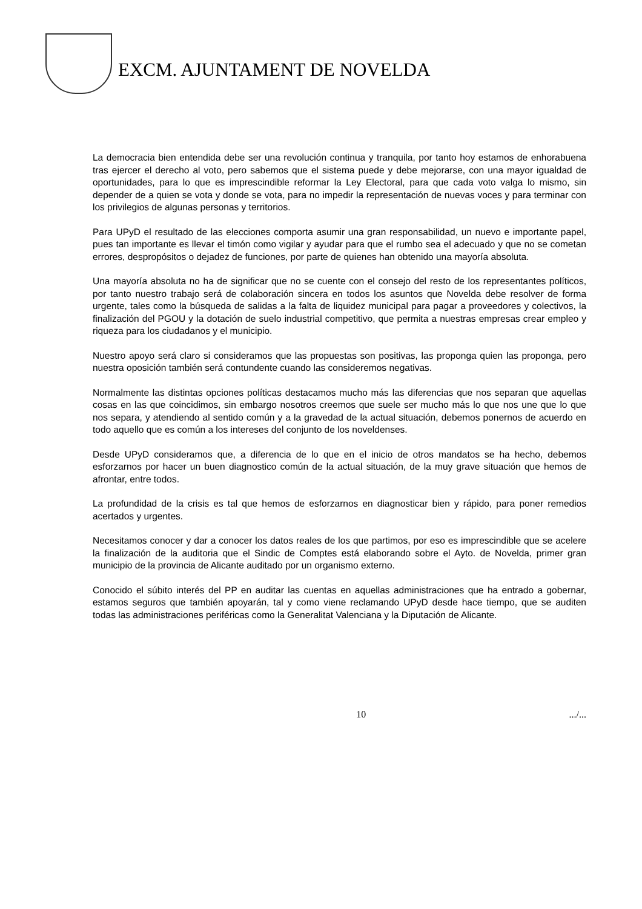EXCM. AJUNTAMENT DE NOVELDA
La democracia bien entendida debe ser una revolución continua y tranquila, por tanto hoy estamos de enhorabuena tras ejercer el derecho al voto, pero sabemos que el sistema puede y debe mejorarse, con una mayor igualdad de oportunidades, para lo que es imprescindible reformar la Ley Electoral, para que cada voto valga lo mismo, sin depender de a quien se vota y donde se vota, para no impedir la representación de nuevas voces y para terminar con los privilegios de algunas personas y territorios.
Para UPyD el resultado de las elecciones comporta asumir una gran responsabilidad, un nuevo e importante papel, pues tan importante es llevar el timón como vigilar y ayudar para que el rumbo sea el adecuado y que no se cometan errores, despropósitos o dejadez de funciones, por parte de quienes han obtenido una mayoría absoluta.
Una mayoría absoluta no ha de significar que no se cuente con el consejo del resto de los representantes políticos, por tanto nuestro trabajo será de colaboración sincera en todos los asuntos que Novelda debe resolver de forma urgente, tales como la búsqueda de salidas a la falta de liquidez municipal para pagar a proveedores y colectivos, la finalización del PGOU y la dotación de suelo industrial competitivo, que permita a nuestras empresas crear empleo y riqueza para los ciudadanos y el municipio.
Nuestro apoyo será claro si consideramos que las propuestas son positivas, las proponga quien las proponga, pero nuestra oposición también será contundente cuando las consideremos negativas.
Normalmente las distintas opciones políticas destacamos mucho más las diferencias que nos separan que aquellas cosas en las que coincidimos, sin embargo nosotros creemos que suele ser mucho más lo que nos une que lo que nos separa, y atendiendo al sentido común y a la gravedad de la actual situación, debemos ponernos de acuerdo en todo aquello que es común a los intereses del conjunto de los noveldenses.
Desde UPyD consideramos que, a diferencia de lo que en el inicio de otros mandatos se ha hecho, debemos esforzarnos por hacer un buen diagnostico común de la actual situación, de la muy grave situación que hemos de afrontar, entre todos.
La profundidad de la crisis es tal que hemos de esforzarnos en diagnosticar bien y rápido, para poner remedios acertados y urgentes.
Necesitamos conocer y dar a conocer los datos reales de los que partimos, por eso es imprescindible que se acelere la finalización de la auditoria que el Sindic de Comptes está elaborando sobre el Ayto. de Novelda, primer gran municipio de la provincia de Alicante auditado por un organismo externo.
Conocido el súbito interés del PP en auditar las cuentas en aquellas administraciones que ha entrado a gobernar, estamos seguros que también apoyarán, tal y como viene reclamando UPyD desde hace tiempo, que se auditen todas las administraciones periféricas como la Generalitat Valenciana y la Diputación de Alicante.
10 .../...